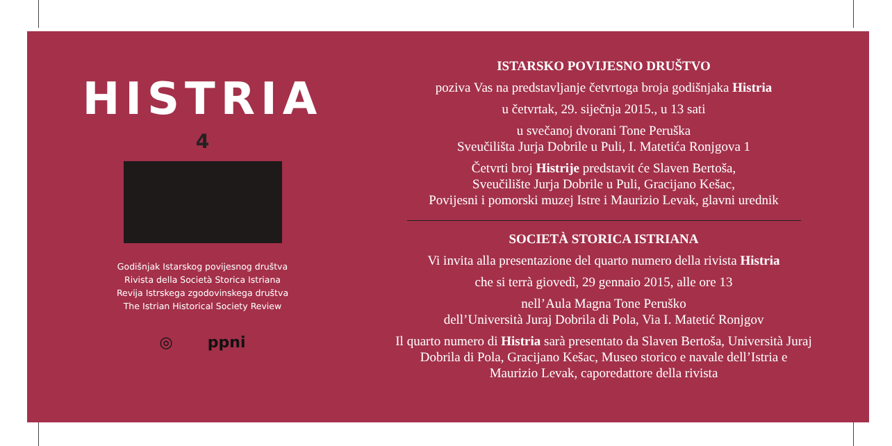HISTRIA
4
Godišnjak Istarskog povijesnog društva
Rivista della Società Storica Istriana
Revija Istrskega zgodovinskega društva
The Istrian Historical Society Review
◎ ppni
ISTARSKO POVIJESNO DRUŠTVO
poziva Vas na predstavljanje četvrtoga broja godišnjaka Histria
u četvrtak, 29. siječnja 2015., u 13 sati
u svečanoj dvorani Tone Peruška
Sveučilišta Jurja Dobrile u Puli, I. Matetića Ronjgova 1
Četvrti broj Histrije predstavit će Slaven Bertoša,
Sveučilište Jurja Dobrile u Puli, Gracijano Kešac,
Povijesni i pomorski muzej Istre i Maurizio Levak, glavni urednik
SOCIETÀ STORICA ISTRIANA
Vi invita alla presentazione del quarto numero della rivista Histria
che si terrà giovedì, 29 gennaio 2015, alle ore 13
nell’Aula Magna Tone Peruško
dell’Università Juraj Dobrila di Pola, Via I. Matetić Ronjgov
Il quarto numero di Histria sarà presentato da Slaven Bertoša, Università Juraj
Dobrila di Pola, Gracijano Kešac, Museo storico e navale dell’Istria e
Maurizio Levak, caporedattore della rivista